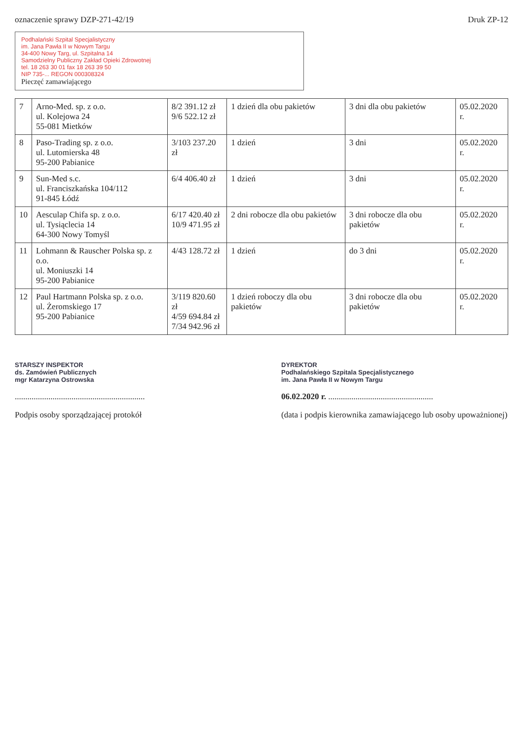oznaczenie sprawy DZP-271-42/19 Druk ZP-12
Podhalański Szpital Specjalistyczny
im. Jana Pawła II w Nowym Targu
34-400 Nowy Targ, ul. Szpitalna 14
Samodzielny Publiczny Zakład Opieki Zdrowotnej
tel. 18 263 30 01 fax 18 263 39 50
NIP 735-... REGON 000308324
Pieczęć zamawiającego
| 7 | Arno-Med. sp. z o.o. ul. Kolejowa 24 55-081 Mietków | 8/2 391.12 zł 9/6 522.12 zł | 1 dzień dla obu pakietów | 3 dni dla obu pakietów | 05.02.2020 r. |
| 8 | Paso-Trading sp. z o.o. ul. Lutomierska 48 95-200 Pabianice | 3/103 237.20 zł | 1 dzień | 3 dni | 05.02.2020 r. |
| 9 | Sun-Med s.c. ul. Franciszkańska 104/112 91-845 Łódź | 6/4 406.40 zł | 1 dzień | 3 dni | 05.02.2020 r. |
| 10 | Aesculap Chifa sp. z o.o. ul. Tysiąclecia 14 64-300 Nowy Tomyśl | 6/17 420.40 zł 10/9 471.95 zł | 2 dni robocze dla obu pakietów | 3 dni robocze dla obu pakietów | 05.02.2020 r. |
| 11 | Lohmann & Rauscher Polska sp. z o.o. ul. Moniuszki 14 95-200 Pabianice | 4/43 128.72 zł | 1 dzień | do 3 dni | 05.02.2020 r. |
| 12 | Paul Hartmann Polska sp. z o.o. ul. Żeromskiego 17 95-200 Pabianice | 3/119 820.60 zł 4/59 694.84 zł 7/34 942.96 zł | 1 dzień roboczy dla obu pakietów | 3 dni robocze dla obu pakietów | 05.02.2020 r. |
STARSZY INSPEKTOR
ds. Zamówień Publicznych
mgr Katarzyna Ostrowska
..............................................................
Podpis osoby sporządzającej protokół
DYREKTOR
Podhalańskiego Szpitala Specjalistycznego
im. Jana Pawła II w Nowym Targu
06.02.2020 r. ..................................................
(data i podpis kierownika zamawiającego lub osoby upoważnionej)